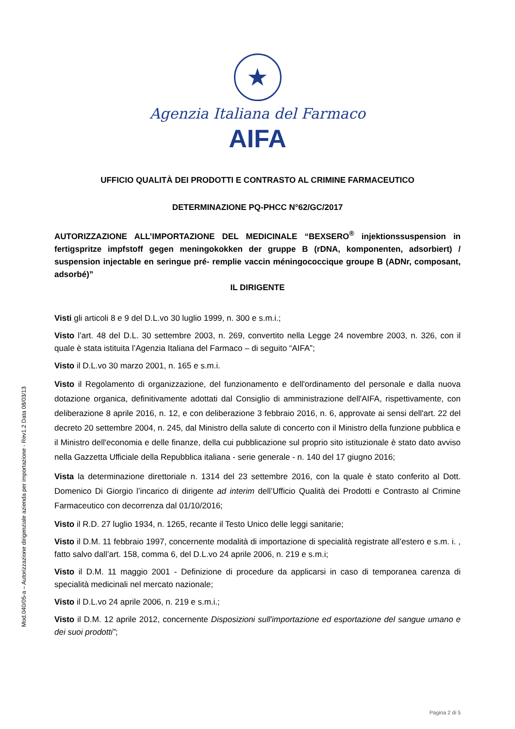★
Agenzia Italiana del Farmaco
AIFA
UFFICIO QUALITÀ DEI PRODOTTI E CONTRASTO AL CRIMINE FARMACEUTICO
DETERMINAZIONE PQ-PHCC N°62/GC/2017
AUTORIZZAZIONE ALL’IMPORTAZIONE DEL MEDICINALE “BEXSERO<sup>®</sup> injektionssuspension in fertigspritze impfstoff gegen meningokokken der gruppe B (rDNA, komponenten, adsorbiert) / suspension injectable en seringue pré- remplie vaccin méningococcique groupe B (ADNr, composant, adsorbé)”
IL DIRIGENTE
Visti gli articoli 8 e 9 del D.L.vo 30 luglio 1999, n. 300 e s.m.i.;
Visto l’art. 48 del D.L. 30 settembre 2003, n. 269, convertito nella Legge 24 novembre 2003, n. 326, con il quale è stata istituita l’Agenzia Italiana del Farmaco – di seguito “AIFA”;
Visto il D.L.vo 30 marzo 2001, n. 165 e s.m.i.
Visto il Regolamento di organizzazione, del funzionamento e dell'ordinamento del personale e dalla nuova dotazione organica, definitivamente adottati dal Consiglio di amministrazione dell'AIFA, rispettivamente, con deliberazione 8 aprile 2016, n. 12, e con deliberazione 3 febbraio 2016, n. 6, approvate ai sensi dell'art. 22 del decreto 20 settembre 2004, n. 245, dal Ministro della salute di concerto con il Ministro della funzione pubblica e il Ministro dell'economia e delle finanze, della cui pubblicazione sul proprio sito istituzionale è stato dato avviso nella Gazzetta Ufficiale della Repubblica italiana - serie generale - n. 140 del 17 giugno 2016;
Vista la determinazione direttoriale n. 1314 del 23 settembre 2016, con la quale è stato conferito al Dott. Domenico Di Giorgio l’incarico di dirigente ad interim dell’Ufficio Qualità dei Prodotti e Contrasto al Crimine Farmaceutico con decorrenza dal 01/10/2016;
Visto il R.D. 27 luglio 1934, n. 1265, recante il Testo Unico delle leggi sanitarie;
Visto il D.M. 11 febbraio 1997, concernente modalità di importazione di specialità registrate all’estero e s.m. i. , fatto salvo dall’art. 158, comma 6, del D.L.vo 24 aprile 2006, n. 219 e s.m.i;
Visto il D.M. 11 maggio 2001 - Definizione di procedure da applicarsi in caso di temporanea carenza di specialità medicinali nel mercato nazionale;
Visto il D.L.vo 24 aprile 2006, n. 219 e s.m.i.;
Visto il D.M. 12 aprile 2012, concernente Disposizioni sull'importazione ed esportazione del sangue umano e dei suoi prodotti”;
Mod.040/05-a – Autorizzazione dirigenziale azienda per importazione - Rev1.2 Data 08/03/13
Pagina 2 di 5